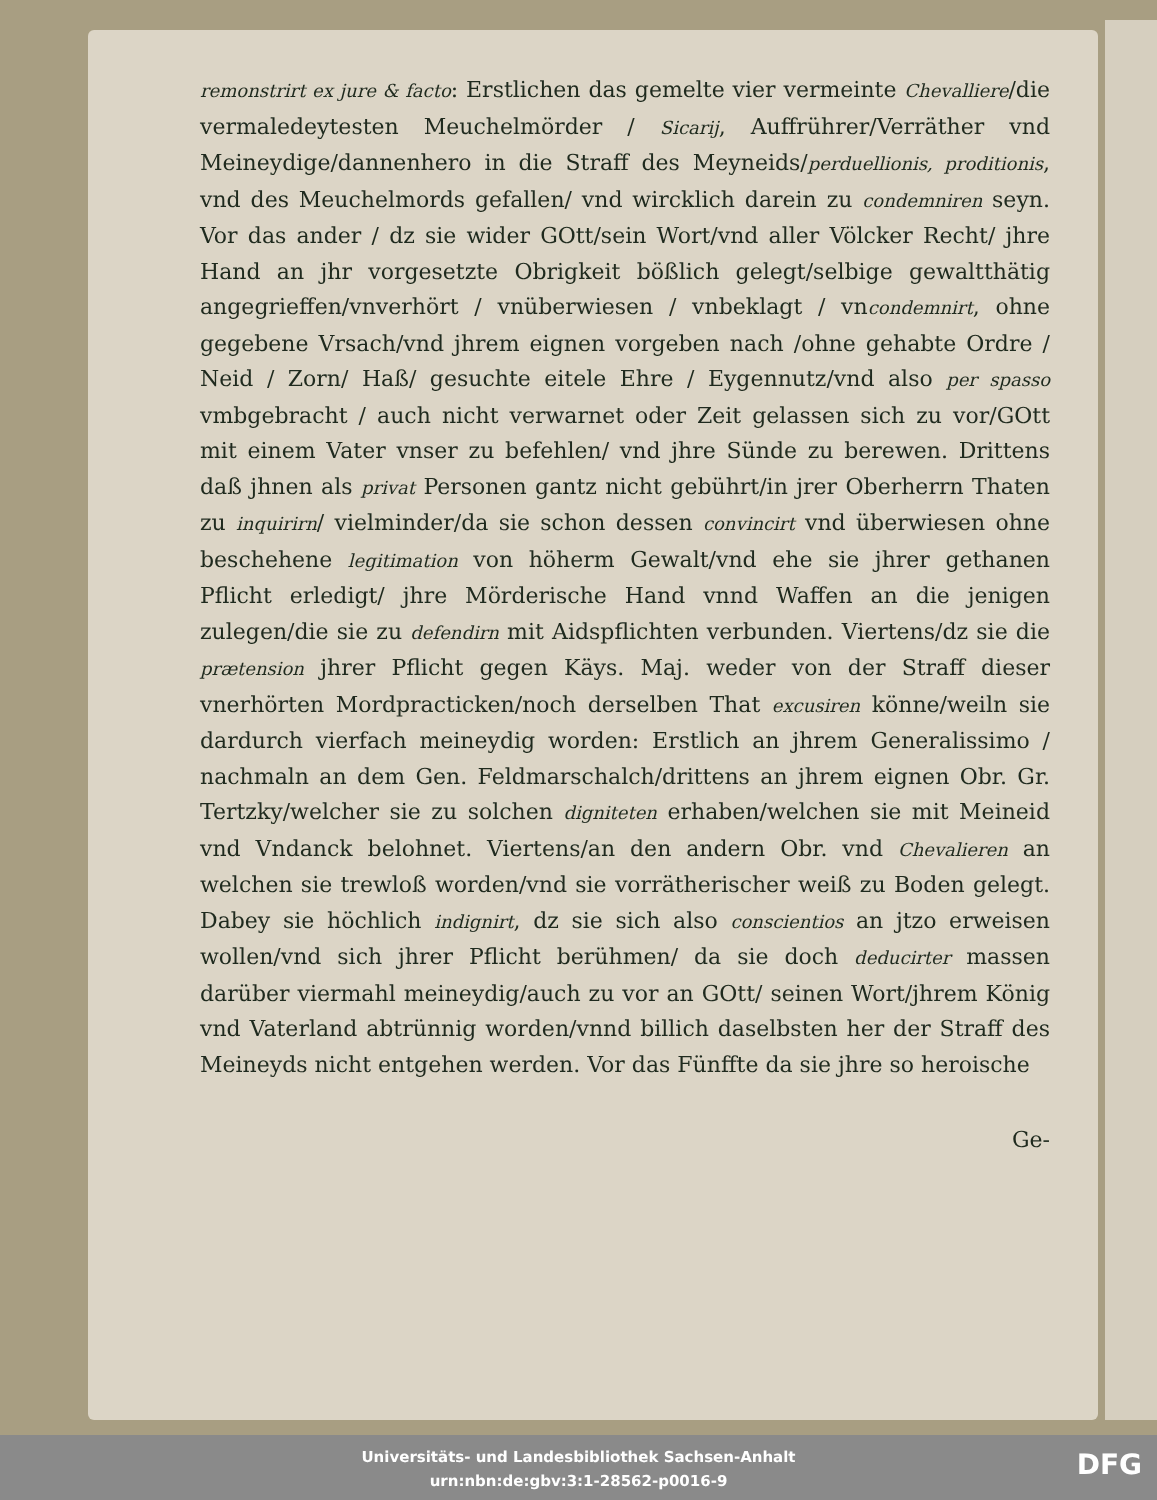remonstrirt ex jure & facto: Erstlichen das gemelte vier vermeinte Chevalliere/die vermaledeytesten Meuchelmörder / Sicarij, Auffrührer/Verräther vnd Meineydige/dannenhero in die Straff des Meyneids/perduellionis, proditionis, vnd des Meuchelmords gefallen/ vnd wircklich darein zu condemniren seyn. Vor das ander / dz sie wider GOtt/sein Wort/vnd aller Völcker Recht/ jhre Hand an jhr vorgesetzte Obrigkeit bößlich gelegt/selbige gewaltthätig angegrieffen/vnverhört / vnüberwiesen / vnbeklagt / vncondemnirt, ohne gegebene Vrsach/vnd jhrem eignen vorgeben nach /ohne gehabte Ordre / Neid / Zorn/ Haß/ gesuchte eitele Ehre / Eygennutz/vnd also per spasso vmbgebracht / auch nicht verwarnet oder Zeit gelassen sich zu vor/GOtt mit einem Vater vnser zu befehlen/ vnd jhre Sünde zu berewen. Drittens daß jhnen als privat Personen gantz nicht gebührt/in jrer Oberherrn Thaten zu inquirirn/ vielminder/da sie schon dessen convincirt vnd überwiesen ohne beschehene legitimation von höherm Gewalt/vnd ehe sie jhrer gethanen Pflicht erledigt/ jhre Mörderische Hand vnnd Waffen an die jenigen zulegen/die sie zu defendirn mit Aidspflichten verbunden. Viertens/dz sie die prætension jhrer Pflicht gegen Käys. Maj. weder von der Straff dieser vnerhörten Mordpracticken/noch derselben That excusiren könne/weiln sie dardurch vierfach meineydig worden: Erstlich an jhrem Generalissimo / nachmaln an dem Gen. Feldmarschalch/drittens an jhrem eignen Obr. Gr. Tertzky/welcher sie zu solchen digniteten erhaben/welchen sie mit Meineid vnd Vndanck belohnet. Viertens/an den andern Obr. vnd Chevalieren an welchen sie trewloß worden/vnd sie vorrätherischer weiß zu Boden gelegt. Dabey sie höchlich indignirt, dz sie sich also conscientios an jtzo erweisen wollen/vnd sich jhrer Pflicht berühmen/ da sie doch deducirter massen darüber viermahl meineydig/auch zu vor an GOtt/ seinen Wort/jhrem König vnd Vaterland abtrünnig worden/vnnd billich daselbsten her der Straff des Meineyds nicht entgehen werden. Vor das Fünffte da sie jhre so heroische
Ge-
Universitäts- und Landesbibliothek Sachsen-Anhalt
urn:nbn:de:gbv:3:1-28562-p0016-9
DFG